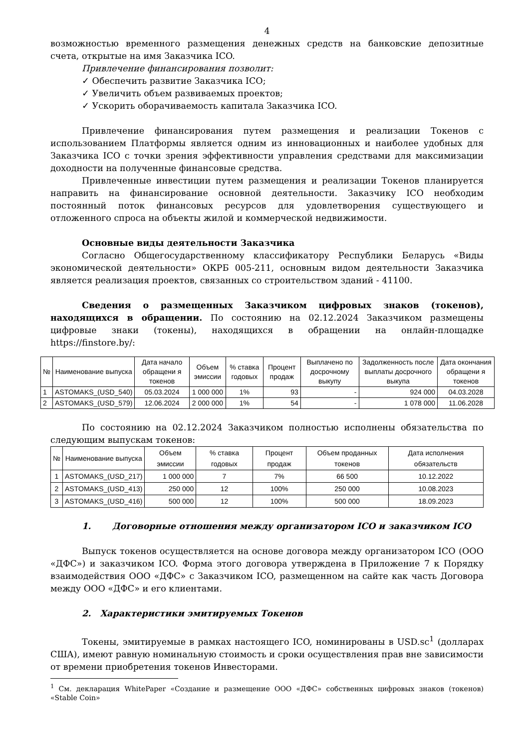4
возможностью временного размещения денежных средств на банковские депозитные счета, открытые на имя Заказчика ICO.
Привлечение финансирования позволит:
✓ Обеспечить развитие Заказчика ICO;
✓ Увеличить объем развиваемых проектов;
✓ Ускорить оборачиваемость капитала Заказчика ICO.
Привлечение финансирования путем размещения и реализации Токенов с использованием Платформы является одним из инновационных и наиболее удобных для Заказчика ICO с точки зрения эффективности управления средствами для максимизации доходности на полученные финансовые средства.
Привлеченные инвестиции путем размещения и реализации Токенов планируется направить на финансирование основной деятельности. Заказчику ICO необходим постоянный поток финансовых ресурсов для удовлетворения существующего и отложенного спроса на объекты жилой и коммерческой недвижимости.
Основные виды деятельности Заказчика
Согласно Общегосударственному классификатору Республики Беларусь «Виды экономической деятельности» ОКРБ 005-211, основным видом деятельности Заказчика является реализация проектов, связанных со строительством зданий - 41100.
Сведения о размещенных Заказчиком цифровых знаков (токенов), находящихся в обращении. По состоянию на 02.12.2024 Заказчиком размещены цифровые знаки (токены), находящихся в обращении на онлайн-площадке https://finstore.by/:
| № | Наименование выпуска | Дата начало обращени я токенов | Объем эмиссии | % ставка годовых | Процент продаж | Выплачено по досрочному выкупу | Задолженность после выплаты досрочного выкупа | Дата окончания обращени я токенов |
| --- | --- | --- | --- | --- | --- | --- | --- | --- |
| 1 | ASTOMAKS_(USD_540) | 05.03.2024 | 1 000 000 | 1% | 93 | - | 924 000 | 04.03.2028 |
| 2 | ASTOMAKS_(USD_579) | 12.06.2024 | 2 000 000 | 1% | 54 | - | 1 078 000 | 11.06.2028 |
По состоянию на 02.12.2024 Заказчиком полностью исполнены обязательства по следующим выпускам токенов:
| № | Наименование выпуска | Объем эмиссии | % ставка годовых | Процент продаж | Объем проданных токенов | Дата исполнения обязательств |
| --- | --- | --- | --- | --- | --- | --- |
| 1 | ASTOMAKS_(USD_217) | 1 000 000 | 7 | 7% | 66 500 | 10.12.2022 |
| 2 | ASTOMAKS_(USD_413) | 250 000 | 12 | 100% | 250 000 | 10.08.2023 |
| 3 | ASTOMAKS_(USD_416) | 500 000 | 12 | 100% | 500 000 | 18.09.2023 |
1. Договорные отношения между организатором ICO и заказчиком ICO
Выпуск токенов осуществляется на основе договора между организатором ICO (ООО «ДФС») и заказчиком ICO. Форма этого договора утверждена в Приложение 7 к Порядку взаимодействия ООО «ДФС» с Заказчиком ICO, размещенном на сайте как часть Договора между ООО «ДФС» и его клиентами.
2. Характеристики эмитируемых Токенов
Токены, эмитируемые в рамках настоящего ICO, номинированы в USD.sc<sup>1</sup> (долларах США), имеют равную номинальную стоимость и сроки осуществления прав вне зависимости от времени приобретения токенов Инвесторами.
<sup>1</sup> См. декларация WhitePaper «Создание и размещение ООО «ДФС» собственных цифровых знаков (токенов) «Stable Coin»